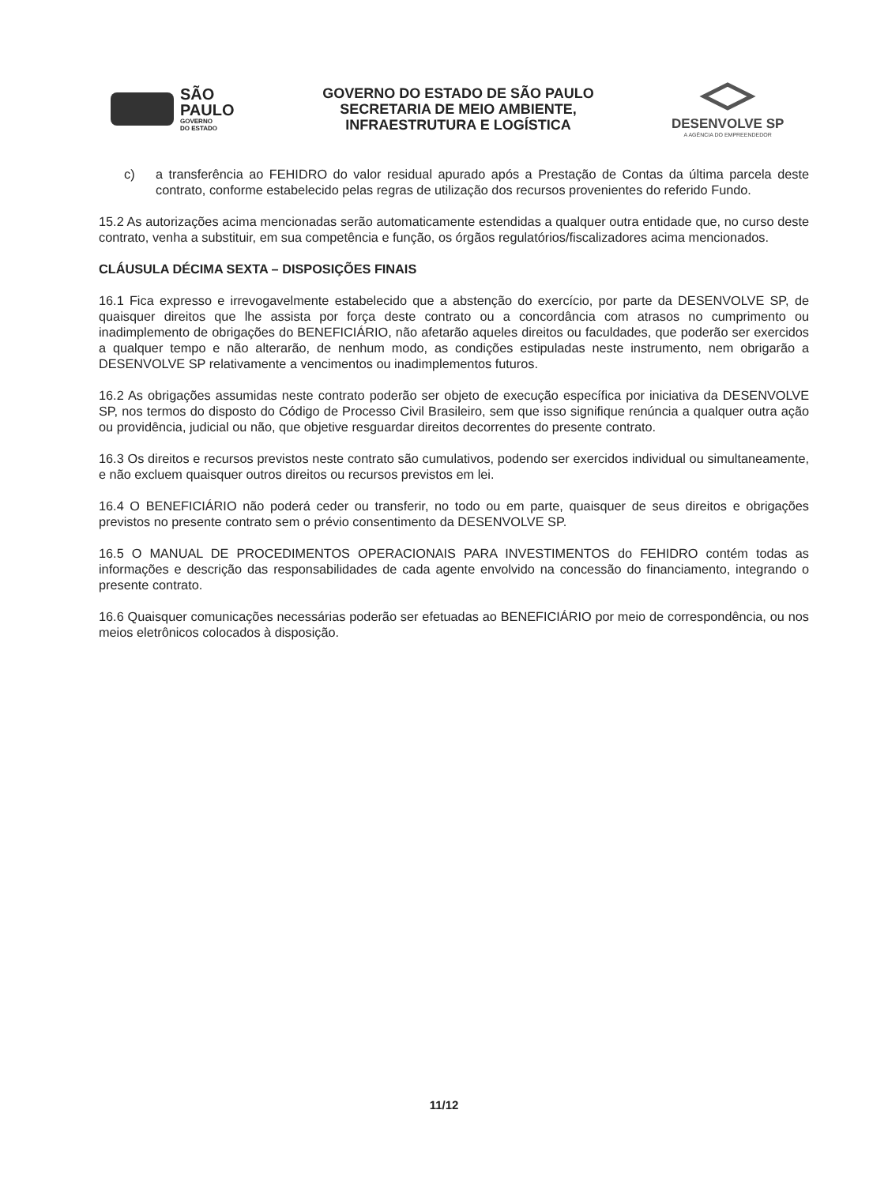SÃO
PAULO
GOVERNO
DO ESTADO
GOVERNO DO ESTADO DE SÃO PAULO
SECRETARIA DE MEIO AMBIENTE,
INFRAESTRUTURA E LOGÍSTICA
DESENVOLVE SP
A AGÊNCIA DO EMPREENDEDOR
c) a transferência ao FEHIDRO do valor residual apurado após a Prestação de Contas da última parcela deste contrato, conforme estabelecido pelas regras de utilização dos recursos provenientes do referido Fundo.
15.2 As autorizações acima mencionadas serão automaticamente estendidas a qualquer outra entidade que, no curso deste contrato, venha a substituir, em sua competência e função, os órgãos regulatórios/fiscalizadores acima mencionados.
CLÁUSULA DÉCIMA SEXTA – DISPOSIÇÕES FINAIS
16.1 Fica expresso e irrevogavelmente estabelecido que a abstenção do exercício, por parte da DESENVOLVE SP, de quaisquer direitos que lhe assista por força deste contrato ou a concordância com atrasos no cumprimento ou inadimplemento de obrigações do BENEFICIÁRIO, não afetarão aqueles direitos ou faculdades, que poderão ser exercidos a qualquer tempo e não alterarão, de nenhum modo, as condições estipuladas neste instrumento, nem obrigarão a DESENVOLVE SP relativamente a vencimentos ou inadimplementos futuros.
16.2 As obrigações assumidas neste contrato poderão ser objeto de execução específica por iniciativa da DESENVOLVE SP, nos termos do disposto do Código de Processo Civil Brasileiro, sem que isso signifique renúncia a qualquer outra ação ou providência, judicial ou não, que objetive resguardar direitos decorrentes do presente contrato.
16.3 Os direitos e recursos previstos neste contrato são cumulativos, podendo ser exercidos individual ou simultaneamente, e não excluem quaisquer outros direitos ou recursos previstos em lei.
16.4 O BENEFICIÁRIO não poderá ceder ou transferir, no todo ou em parte, quaisquer de seus direitos e obrigações previstos no presente contrato sem o prévio consentimento da DESENVOLVE SP.
16.5 O MANUAL DE PROCEDIMENTOS OPERACIONAIS PARA INVESTIMENTOS do FEHIDRO contém todas as informações e descrição das responsabilidades de cada agente envolvido na concessão do financiamento, integrando o presente contrato.
16.6 Quaisquer comunicações necessárias poderão ser efetuadas ao BENEFICIÁRIO por meio de correspondência, ou nos meios eletrônicos colocados à disposição.
11/12